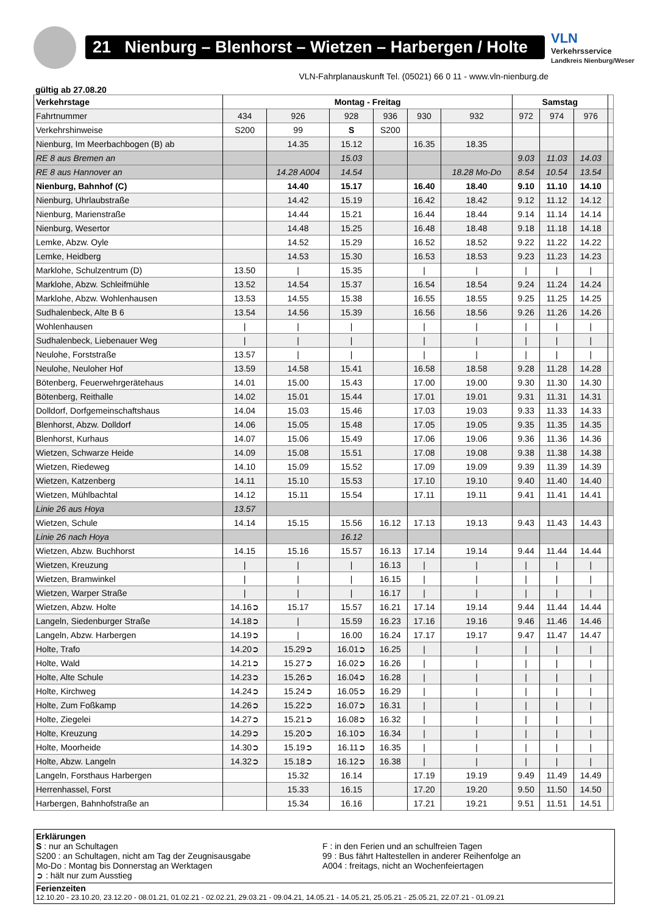21 Nienburg – Blenhorst – Wietzen – Harbergen / Holte
VLN
Verkehrsservice
Landkreis Nienburg/Weser
VLN-Fahrplanauskunft Tel. (05021) 66 0 11 - www.vln-nienburg.de
gültig ab 27.08.20
| Verkehrstage | Montag - Freitag | | | | | | Samstag | | | |
| --- | --- | --- | --- | --- | --- | --- | --- | --- | --- | --- |
| Fahrtnummer | 434 | 926 | 928 | 936 | 930 | 932 | 972 | 974 | 976 | |
| Verkehrshinweise | S200 | 99 | S | S200 | | | | | | |
| Nienburg, Im Meerbachbogen (B) ab | | 14.35 | 15.12 | | 16.35 | 18.35 | | | | |
| RE 8 aus Bremen an | | | 15.03 | | | | 9.03 | 11.03 | 14.03 | |
| RE 8 aus Hannover an | | 14.28 A004 | 14.54 | | | 18.28 Mo-Do | 8.54 | 10.54 | 13.54 | |
| Nienburg, Bahnhof (C) | | 14.40 | 15.17 | | 16.40 | 18.40 | 9.10 | 11.10 | 14.10 | |
| Nienburg, Uhrlaubstraße | | 14.42 | 15.19 | | 16.42 | 18.42 | 9.12 | 11.12 | 14.12 | |
| Nienburg, Marienstraße | | 14.44 | 15.21 | | 16.44 | 18.44 | 9.14 | 11.14 | 14.14 | |
| Nienburg, Wesertor | | 14.48 | 15.25 | | 16.48 | 18.48 | 9.18 | 11.18 | 14.18 | |
| Lemke, Abzw. Oyle | | 14.52 | 15.29 | | 16.52 | 18.52 | 9.22 | 11.22 | 14.22 | |
| Lemke, Heidberg | | 14.53 | 15.30 | | 16.53 | 18.53 | 9.23 | 11.23 | 14.23 | |
| Marklohe, Schulzentrum (D) | 13.50 | / | 15.35 | | / | / | / | / | / | |
| Marklohe, Abzw. Schleifmühle | 13.52 | 14.54 | 15.37 | | 16.54 | 18.54 | 9.24 | 11.24 | 14.24 | |
| Marklohe, Abzw. Wohlenhausen | 13.53 | 14.55 | 15.38 | | 16.55 | 18.55 | 9.25 | 11.25 | 14.25 | |
| Sudhalenbeck, Alte B 6 | 13.54 | 14.56 | 15.39 | | 16.56 | 18.56 | 9.26 | 11.26 | 14.26 | |
| Wohlenhausen | / | / | / | | / | / | / | / | / | |
| Sudhalenbeck, Liebenauer Weg | / | / | / | | / | / | / | / | / | |
| Neulohe, Forststraße | 13.57 | / | / | | / | / | / | / | / | |
| Neulohe, Neuloher Hof | 13.59 | 14.58 | 15.41 | | 16.58 | 18.58 | 9.28 | 11.28 | 14.28 | |
| Bötenberg, Feuerwehrgerätehaus | 14.01 | 15.00 | 15.43 | | 17.00 | 19.00 | 9.30 | 11.30 | 14.30 | |
| Bötenberg, Reithalle | 14.02 | 15.01 | 15.44 | | 17.01 | 19.01 | 9.31 | 11.31 | 14.31 | |
| Dolldorf, Dorfgemeinschaftshaus | 14.04 | 15.03 | 15.46 | | 17.03 | 19.03 | 9.33 | 11.33 | 14.33 | |
| Blenhorst, Abzw. Dolldorf | 14.06 | 15.05 | 15.48 | | 17.05 | 19.05 | 9.35 | 11.35 | 14.35 | |
| Blenhorst, Kurhaus | 14.07 | 15.06 | 15.49 | | 17.06 | 19.06 | 9.36 | 11.36 | 14.36 | |
| Wietzen, Schwarze Heide | 14.09 | 15.08 | 15.51 | | 17.08 | 19.08 | 9.38 | 11.38 | 14.38 | |
| Wietzen, Riedeweg | 14.10 | 15.09 | 15.52 | | 17.09 | 19.09 | 9.39 | 11.39 | 14.39 | |
| Wietzen, Katzenberg | 14.11 | 15.10 | 15.53 | | 17.10 | 19.10 | 9.40 | 11.40 | 14.40 | |
| Wietzen, Mühlbachtal | 14.12 | 15.11 | 15.54 | | 17.11 | 19.11 | 9.41 | 11.41 | 14.41 | |
| Linie 26 aus Hoya | 13.57 | | | | | | | | | |
| Wietzen, Schule | 14.14 | 15.15 | 15.56 | 16.12 | 17.13 | 19.13 | 9.43 | 11.43 | 14.43 | |
| Linie 26 nach Hoya | | | 16.12 | | | | | | | |
| Wietzen, Abzw. Buchhorst | 14.15 | 15.16 | 15.57 | 16.13 | 17.14 | 19.14 | 9.44 | 11.44 | 14.44 | |
| Wietzen, Kreuzung | / | / | / | 16.13 | / | / | / | / | / | |
| Wietzen, Bramwinkel | / | / | / | 16.15 | / | / | / | / | / | |
| Wietzen, Warper Straße | / | / | / | 16.17 | / | / | / | / | / | |
| Wietzen, Abzw. Holte | 14.16➲ | 15.17 | 15.57 | 16.21 | 17.14 | 19.14 | 9.44 | 11.44 | 14.44 | |
| Langeln, Siedenburger Straße | 14.18➲ | / | 15.59 | 16.23 | 17.16 | 19.16 | 9.46 | 11.46 | 14.46 | |
| Langeln, Abzw. Harbergen | 14.19➲ | / | 16.00 | 16.24 | 17.17 | 19.17 | 9.47 | 11.47 | 14.47 | |
| Holte, Trafo | 14.20➲ | 15.29➲ | 16.01➲ | 16.25 | / | / | / | / | / | |
| Holte, Wald | 14.21➲ | 15.27➲ | 16.02➲ | 16.26 | / | / | / | / | / | |
| Holte, Alte Schule | 14.23➲ | 15.26➲ | 16.04➲ | 16.28 | / | / | / | / | / | |
| Holte, Kirchweg | 14.24➲ | 15.24➲ | 16.05➲ | 16.29 | / | / | / | / | / | |
| Holte, Zum Foßkamp | 14.26➲ | 15.22➲ | 16.07➲ | 16.31 | / | / | / | / | / | |
| Holte, Ziegelei | 14.27➲ | 15.21➲ | 16.08➲ | 16.32 | / | / | / | / | / | |
| Holte, Kreuzung | 14.29➲ | 15.20➲ | 16.10➲ | 16.34 | / | / | / | / | / | |
| Holte, Moorheide | 14.30➲ | 15.19➲ | 16.11➲ | 16.35 | / | / | / | / | / | |
| Holte, Abzw. Langeln | 14.32➲ | 15.18➲ | 16.12➲ | 16.38 | / | / | / | / | / | |
| Langeln, Forsthaus Harbergen | | 15.32 | 16.14 | | 17.19 | 19.19 | 9.49 | 11.49 | 14.49 | |
| Herrenhassel, Forst | | 15.33 | 16.15 | | 17.20 | 19.20 | 9.50 | 11.50 | 14.50 | |
| Harbergen, Bahnhofstraße an | | 15.34 | 16.16 | | 17.21 | 19.21 | 9.51 | 11.51 | 14.51 | |
Erklärungen
S : nur an Schultagen
S200 : an Schultagen, nicht am Tag der Zeugnisausgabe
Mo-Do : Montag bis Donnerstag an Werktagen
➲ : hält nur zum Ausstieg
F : in den Ferien und an schulfreien Tagen
99 : Bus fährt Haltestellen in anderer Reihenfolge an
A004 : freitags, nicht an Wochenfeiertagen
Ferienzeiten
12.10.20 - 23.10.20, 23.12.20 - 08.01.21, 01.02.21 - 02.02.21, 29.03.21 - 09.04.21, 14.05.21 - 14.05.21, 25.05.21 - 25.05.21, 22.07.21 - 01.09.21